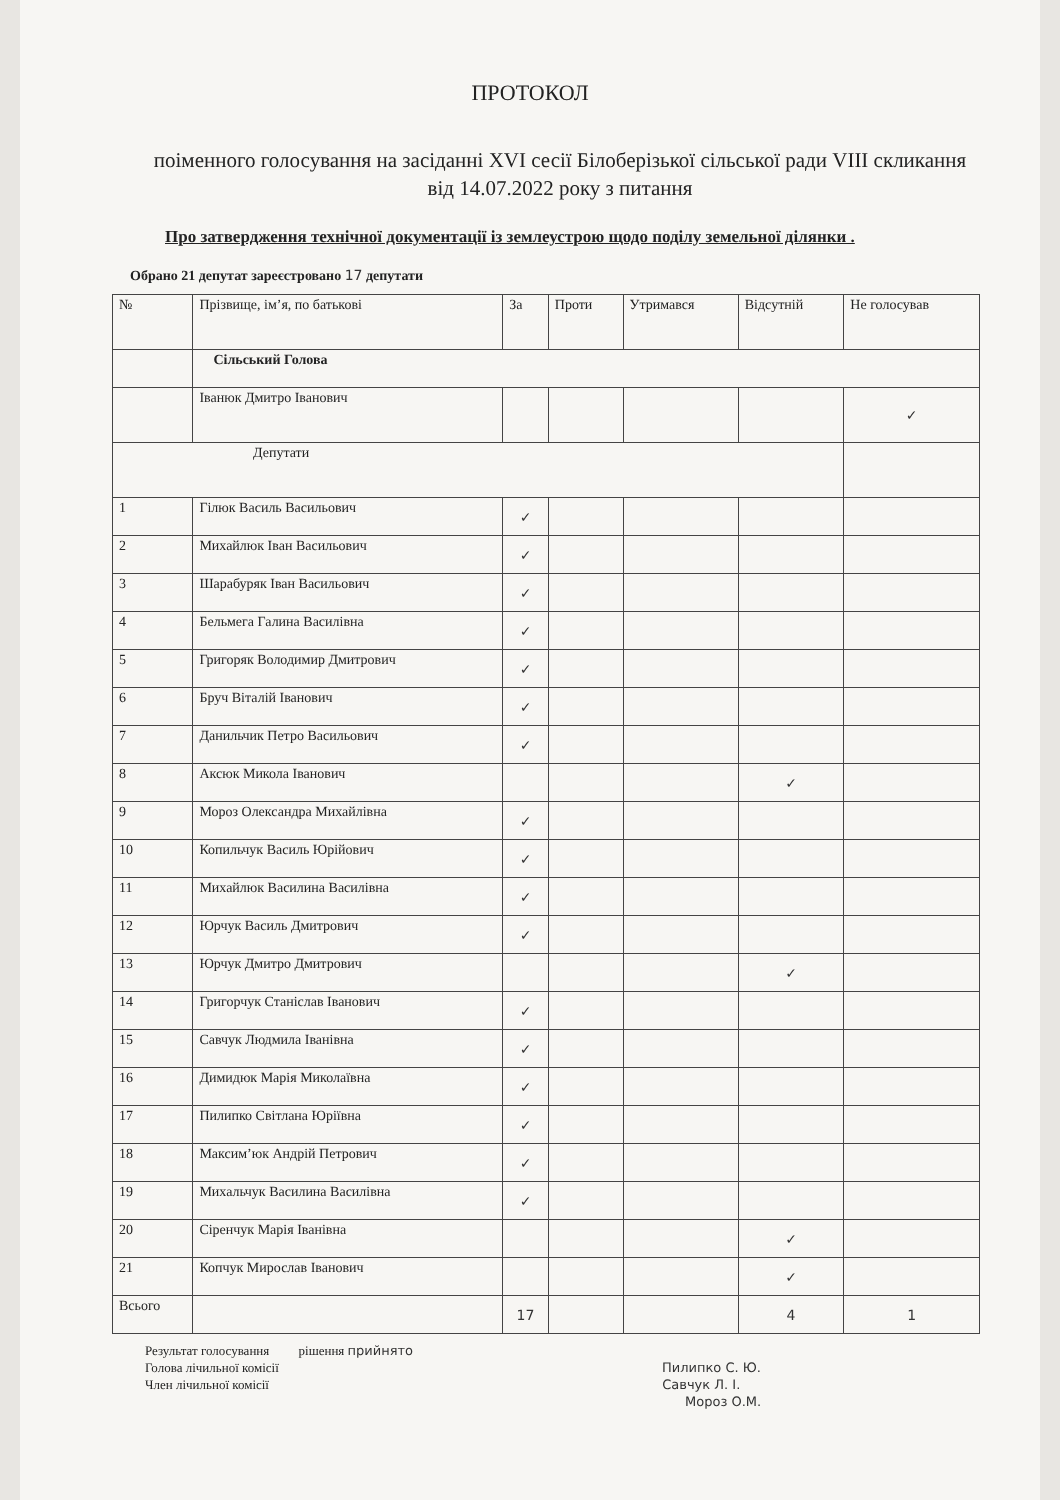ПРОТОКОЛ
поіменного голосування на засіданні XVI сесії Білоберізької сільської ради VIII скликання від 14.07.2022 року з питання
Про затвердження технічної документації із землеустрою щодо поділу земельної ділянки .
Обрано 21 депутат зареєстровано 17 депутати
| № | Прізвище, ім’я, по батькові | За | Проти | Утримався | Відсутній | Не голосував |
| --- | --- | --- | --- | --- | --- | --- |
| | Сільський Голова | | | | | |
| | Іванюк Дмитро Іванович | | | | | ✓ |
| Депутати | | | | | | |
| 1 | Гілюк Василь Васильович | ✓ | | | | |
| 2 | Михайлюк Іван Васильович | ✓ | | | | |
| 3 | Шарабуряк Іван Васильович | ✓ | | | | |
| 4 | Бельмега Галина Василівна | ✓ | | | | |
| 5 | Григоряк Володимир Дмитрович | ✓ | | | | |
| 6 | Бруч Віталій Іванович | ✓ | | | | |
| 7 | Данильчик Петро Васильович | ✓ | | | | |
| 8 | Аксюк Микола Іванович | | | | ✓ | |
| 9 | Мороз Олександра Михайлівна | ✓ | | | | |
| 10 | Копильчук Василь Юрійович | ✓ | | | | |
| 11 | Михайлюк Василина Василівна | ✓ | | | | |
| 12 | Юрчук Василь Дмитрович | ✓ | | | | |
| 13 | Юрчук Дмитро Дмитрович | | | | ✓ | |
| 14 | Григорчук Станіслав Іванович | ✓ | | | | |
| 15 | Савчук Людмила Іванівна | ✓ | | | | |
| 16 | Димидюк Марія Миколаївна | ✓ | | | | |
| 17 | Пилипко Світлана Юріївна | ✓ | | | | |
| 18 | Максим’юк Андрій Петрович | ✓ | | | | |
| 19 | Михальчук Василина Василівна | ✓ | | | | |
| 20 | Сіренчук Марія Іванівна | | | | ✓ | |
| 21 | Копчук Мирослав Іванович | | | | ✓ | |
| Всього | | 17 | | | 4 | 1 |
Результат голосування рішення прийнято
Голова лічильної комісії Пилипко С. Ю.
Член лічильної комісії Савчук Л. І.
Мороз О.М.